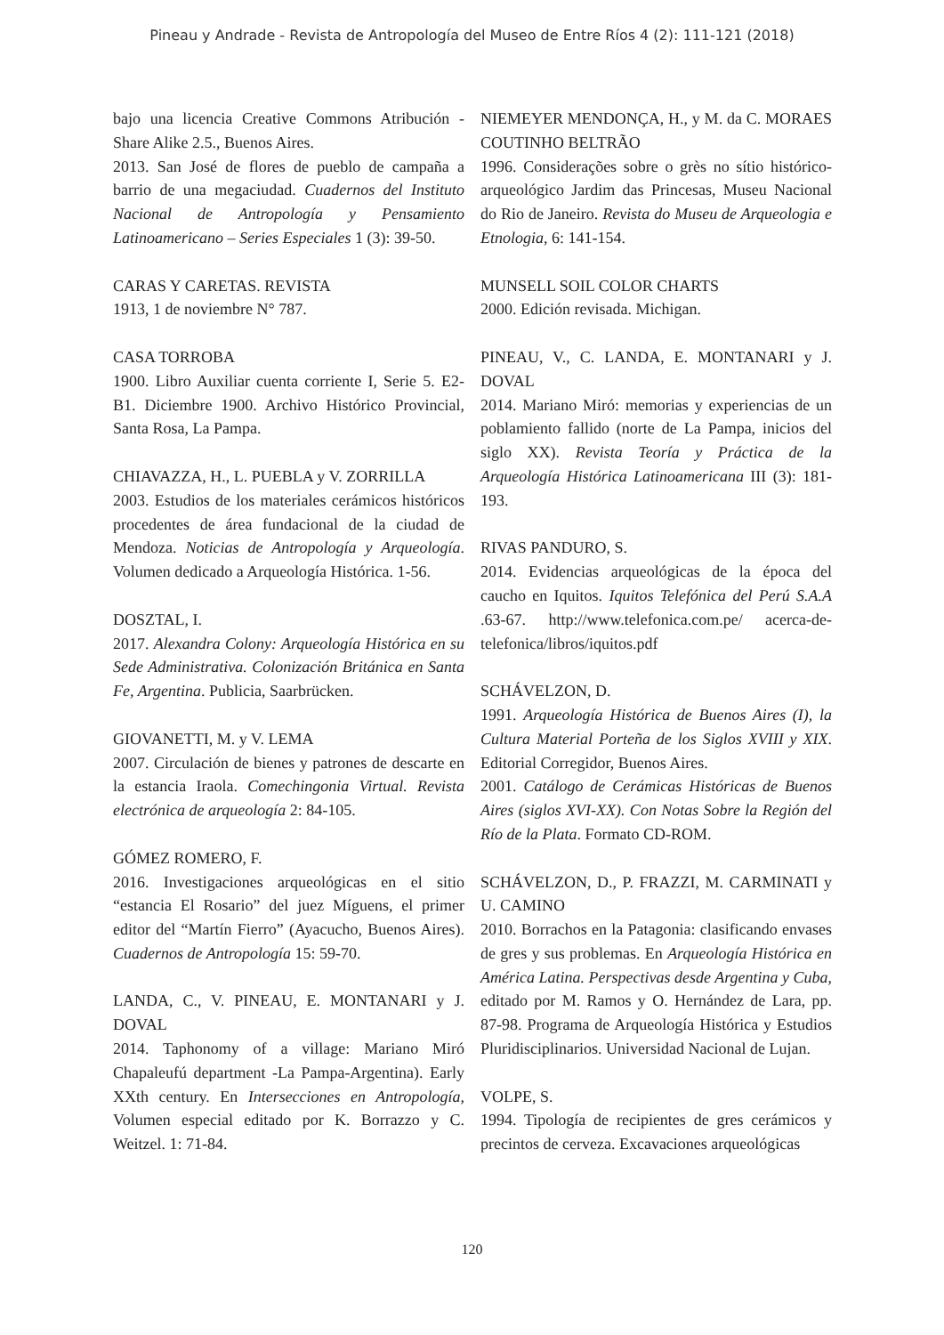Pineau y Andrade - Revista de Antropología del Museo de Entre Ríos 4 (2): 111-121 (2018)
bajo una licencia Creative Commons Atribución - Share Alike 2.5., Buenos Aires.
2013. San José de flores de pueblo de campaña a barrio de una megaciudad. Cuadernos del Instituto Nacional de Antropología y Pensamiento Latinoamericano – Series Especiales 1 (3): 39-50.
CARAS Y CARETAS. REVISTA
1913, 1 de noviembre N° 787.
CASA TORROBA
1900. Libro Auxiliar cuenta corriente I, Serie 5. E2-B1. Diciembre 1900. Archivo Histórico Provincial, Santa Rosa, La Pampa.
CHIAVAZZA, H., L. PUEBLA y V. ZORRILLA
2003. Estudios de los materiales cerámicos históricos procedentes de área fundacional de la ciudad de Mendoza. Noticias de Antropología y Arqueología. Volumen dedicado a Arqueología Histórica. 1-56.
DOSZTAL, I.
2017. Alexandra Colony: Arqueología Histórica en su Sede Administrativa. Colonización Británica en Santa Fe, Argentina. Publicia, Saarbrücken.
GIOVANETTI, M. y V. LEMA
2007. Circulación de bienes y patrones de descarte en la estancia Iraola. Comechingonia Virtual. Revista electrónica de arqueología 2: 84-105.
GÓMEZ ROMERO, F.
2016. Investigaciones arqueológicas en el sitio “estancia El Rosario” del juez Míguens, el primer editor del “Martín Fierro” (Ayacucho, Buenos Aires). Cuadernos de Antropología 15: 59-70.
LANDA, C., V. PINEAU, E. MONTANARI y J. DOVAL
2014. Taphonomy of a village: Mariano Miró Chapaleufú department -La Pampa-Argentina). Early XXth century. En Intersecciones en Antropología, Volumen especial editado por K. Borrazzo y C. Weitzel. 1: 71-84.
NIEMEYER MENDONÇA, H., y M. da C. MORAES COUTINHO BELTRÃO
1996. Considerações sobre o grès no sítio histórico-arqueológico Jardim das Princesas, Museu Nacional do Rio de Janeiro. Revista do Museu de Arqueologia e Etnologia, 6: 141-154.
MUNSELL SOIL COLOR CHARTS
2000. Edición revisada. Michigan.
PINEAU, V., C. LANDA, E. MONTANARI y J. DOVAL
2014. Mariano Miró: memorias y experiencias de un poblamiento fallido (norte de La Pampa, inicios del siglo XX). Revista Teoría y Práctica de la Arqueología Histórica Latinoamericana III (3): 181-193.
RIVAS PANDURO, S.
2014. Evidencias arqueológicas de la época del caucho en Iquitos. Iquitos Telefónica del Perú S.A.A .63-67. http://www.telefonica.com.pe/ acerca-de-telefonica/libros/iquitos.pdf
SCHÁVELZON, D.
1991. Arqueología Histórica de Buenos Aires (I), la Cultura Material Porteña de los Siglos XVIII y XIX. Editorial Corregidor, Buenos Aires.
2001. Catálogo de Cerámicas Históricas de Buenos Aires (siglos XVI-XX). Con Notas Sobre la Región del Río de la Plata. Formato CD-ROM.
SCHÁVELZON, D., P. FRAZZI, M. CARMINATI y U. CAMINO
2010. Borrachos en la Patagonia: clasificando envases de gres y sus problemas. En Arqueología Histórica en América Latina. Perspectivas desde Argentina y Cuba, editado por M. Ramos y O. Hernández de Lara, pp. 87-98. Programa de Arqueología Histórica y Estudios Pluridisciplinarios. Universidad Nacional de Lujan.
VOLPE, S.
1994. Tipología de recipientes de gres cerámicos y precintos de cerveza. Excavaciones arqueológicas
120